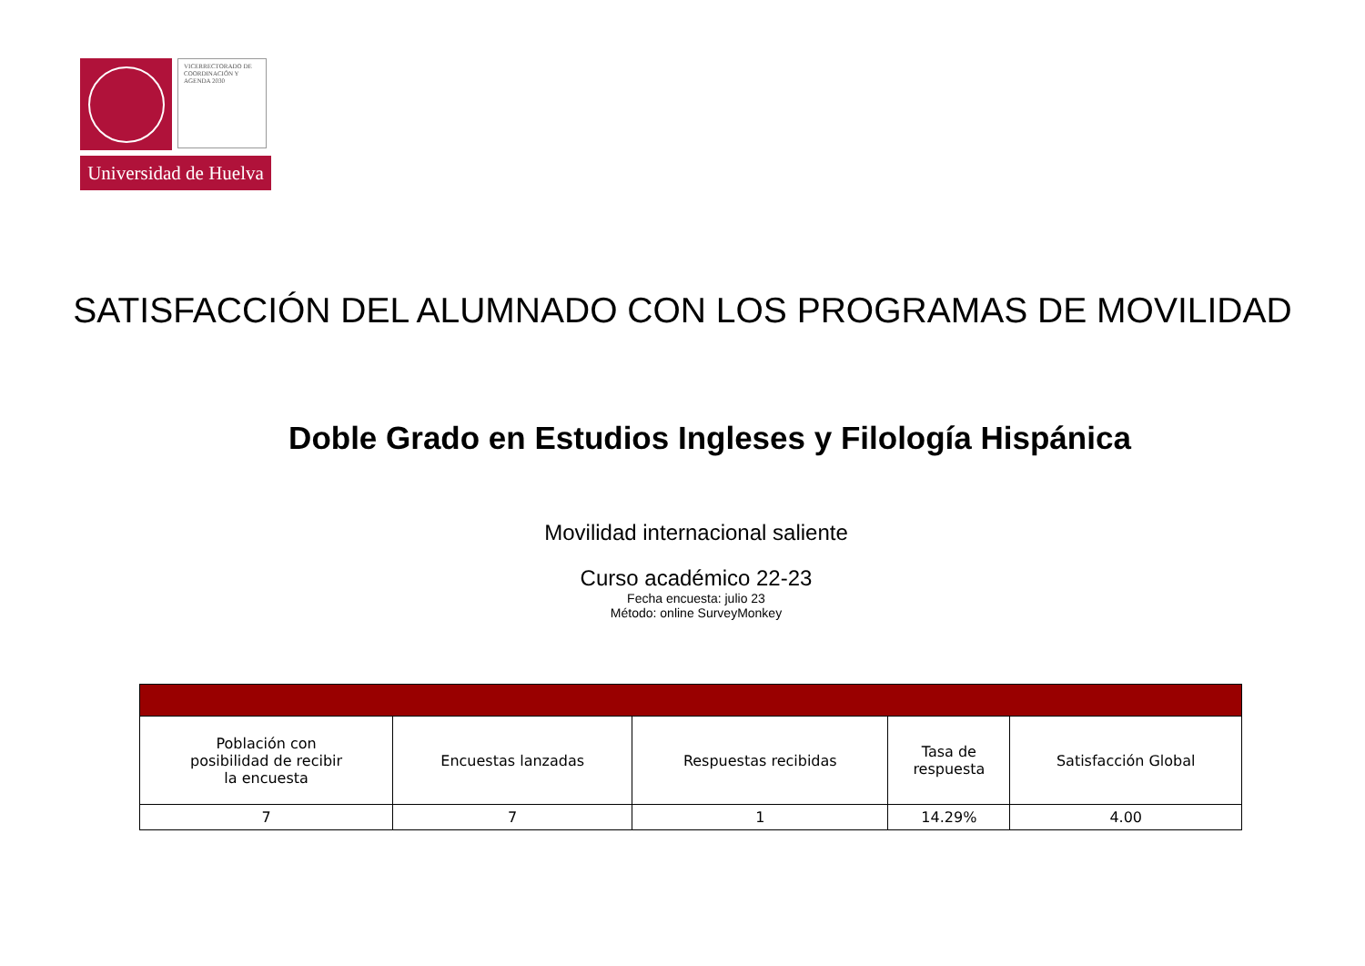VICERRECTORADO DE COORDINACIÓN Y AGENDA 2030
Universidad de Huelva
SATISFACCIÓN DEL ALUMNADO CON LOS PROGRAMAS DE MOVILIDAD
Doble Grado en Estudios Ingleses y Filología Hispánica
Movilidad internacional saliente
Curso académico 22-23
Fecha encuesta: julio 23
Método: online SurveyMonkey
| Población con posibilidad de recibir la encuesta | Encuestas lanzadas | Respuestas recibidas | Tasa de respuesta | Satisfacción Global |
| --- | --- | --- | --- | --- |
| 7 | 7 | 1 | 14.29% | 4.00 |